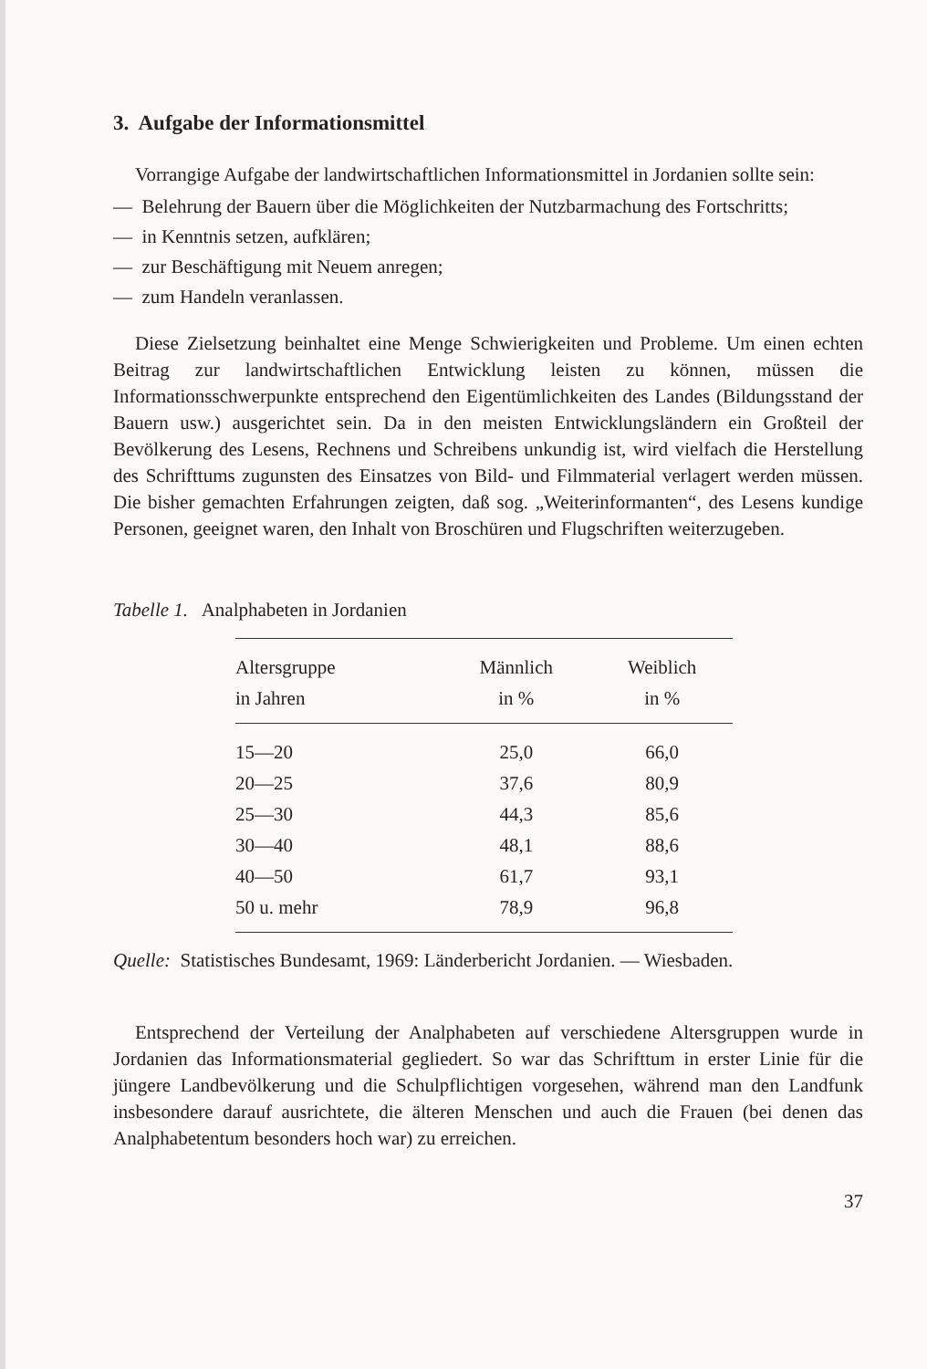3. Aufgabe der Informationsmittel
Vorrangige Aufgabe der landwirtschaftlichen Informationsmittel in Jordanien sollte sein:
— Belehrung der Bauern über die Möglichkeiten der Nutzbarmachung des Fortschritts;
— in Kenntnis setzen, aufklären;
— zur Beschäftigung mit Neuem anregen;
— zum Handeln veranlassen.
Diese Zielsetzung beinhaltet eine Menge Schwierigkeiten und Probleme. Um einen echten Beitrag zur landwirtschaftlichen Entwicklung leisten zu können, müssen die Informationsschwerpunkte entsprechend den Eigentümlichkeiten des Landes (Bildungsstand der Bauern usw.) ausgerichtet sein. Da in den meisten Entwicklungsländern ein Großteil der Bevölkerung des Lesens, Rechnens und Schreibens unkundig ist, wird vielfach die Herstellung des Schrifttums zugunsten des Einsatzes von Bild- und Filmmaterial verlagert werden müssen. Die bisher gemachten Erfahrungen zeigten, daß sog. „Weiterinformanten“, des Lesens kundige Personen, geeignet waren, den Inhalt von Broschüren und Flugschriften weiterzugeben.
Tabelle 1. Analphabeten in Jordanien
| Altersgruppe in Jahren | Männlich in % | Weiblich in % |
| --- | --- | --- |
| 15—20 | 25,0 | 66,0 |
| 20—25 | 37,6 | 80,9 |
| 25—30 | 44,3 | 85,6 |
| 30—40 | 48,1 | 88,6 |
| 40—50 | 61,7 | 93,1 |
| 50 u. mehr | 78,9 | 96,8 |
Quelle: Statistisches Bundesamt, 1969: Länderbericht Jordanien. — Wiesbaden.
Entsprechend der Verteilung der Analphabeten auf verschiedene Altersgruppen wurde in Jordanien das Informationsmaterial gegliedert. So war das Schrifttum in erster Linie für die jüngere Landbevölkerung und die Schulpflichtigen vorgesehen, während man den Landfunk insbesondere darauf ausrichtete, die älteren Menschen und auch die Frauen (bei denen das Analphabetentum besonders hoch war) zu erreichen.
37